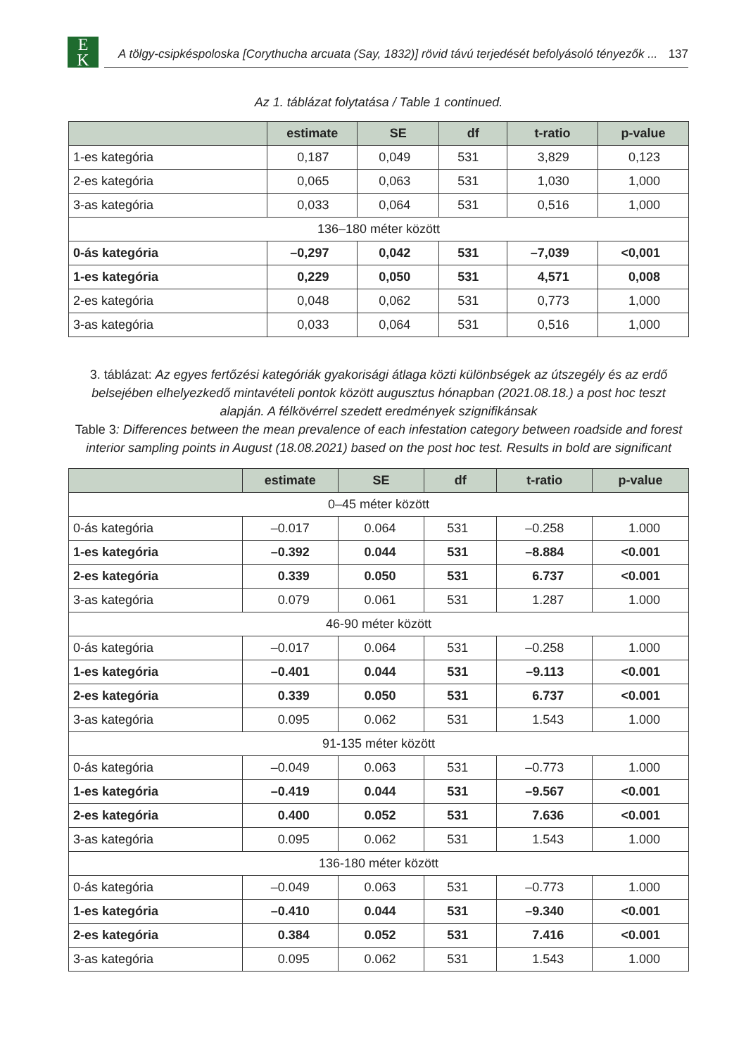E
K
A tölgy-csipkéspoloska [Corythucha arcuata (Say, 1832)] rövid távú terjedését befolyásoló tényezők ... 137
Az 1. táblázat folytatása / Table 1 continued.
| | estimate | SE | df | t-ratio | p-value |
| --- | --- | --- | --- | --- | --- |
| 1-es kategória | 0,187 | 0,049 | 531 | 3,829 | 0,123 |
| 2-es kategória | 0,065 | 0,063 | 531 | 1,030 | 1,000 |
| 3-as kategória | 0,033 | 0,064 | 531 | 0,516 | 1,000 |
| 136–180 méter között | | | | | |
| 0-ás kategória | –0,297 | 0,042 | 531 | –7,039 | <0,001 |
| 1-es kategória | 0,229 | 0,050 | 531 | 4,571 | 0,008 |
| 2-es kategória | 0,048 | 0,062 | 531 | 0,773 | 1,000 |
| 3-as kategória | 0,033 | 0,064 | 531 | 0,516 | 1,000 |
3. táblázat: Az egyes fertőzési kategóriák gyakorisági átlaga közti különbségek az útszegély és az erdő belsejében elhelyezkedő mintavételi pontok között augusztus hónapban (2021.08.18.) a post hoc teszt alapján. A félkövérrel szedett eredmények szignifikánsak
Table 3: Differences between the mean prevalence of each infestation category between roadside and forest interior sampling points in August (18.08.2021) based on the post hoc test. Results in bold are significant
| | estimate | SE | df | t-ratio | p-value |
| --- | --- | --- | --- | --- | --- |
| 0–45 méter között | | | | | |
| 0-ás kategória | –0.017 | 0.064 | 531 | –0.258 | 1.000 |
| 1-es kategória | –0.392 | 0.044 | 531 | –8.884 | <0.001 |
| 2-es kategória | 0.339 | 0.050 | 531 | 6.737 | <0.001 |
| 3-as kategória | 0.079 | 0.061 | 531 | 1.287 | 1.000 |
| 46-90 méter között | | | | | |
| 0-ás kategória | –0.017 | 0.064 | 531 | –0.258 | 1.000 |
| 1-es kategória | –0.401 | 0.044 | 531 | –9.113 | <0.001 |
| 2-es kategória | 0.339 | 0.050 | 531 | 6.737 | <0.001 |
| 3-as kategória | 0.095 | 0.062 | 531 | 1.543 | 1.000 |
| 91-135 méter között | | | | | |
| 0-ás kategória | –0.049 | 0.063 | 531 | –0.773 | 1.000 |
| 1-es kategória | –0.419 | 0.044 | 531 | –9.567 | <0.001 |
| 2-es kategória | 0.400 | 0.052 | 531 | 7.636 | <0.001 |
| 3-as kategória | 0.095 | 0.062 | 531 | 1.543 | 1.000 |
| 136-180 méter között | | | | | |
| 0-ás kategória | –0.049 | 0.063 | 531 | –0.773 | 1.000 |
| 1-es kategória | –0.410 | 0.044 | 531 | –9.340 | <0.001 |
| 2-es kategória | 0.384 | 0.052 | 531 | 7.416 | <0.001 |
| 3-as kategória | 0.095 | 0.062 | 531 | 1.543 | 1.000 |